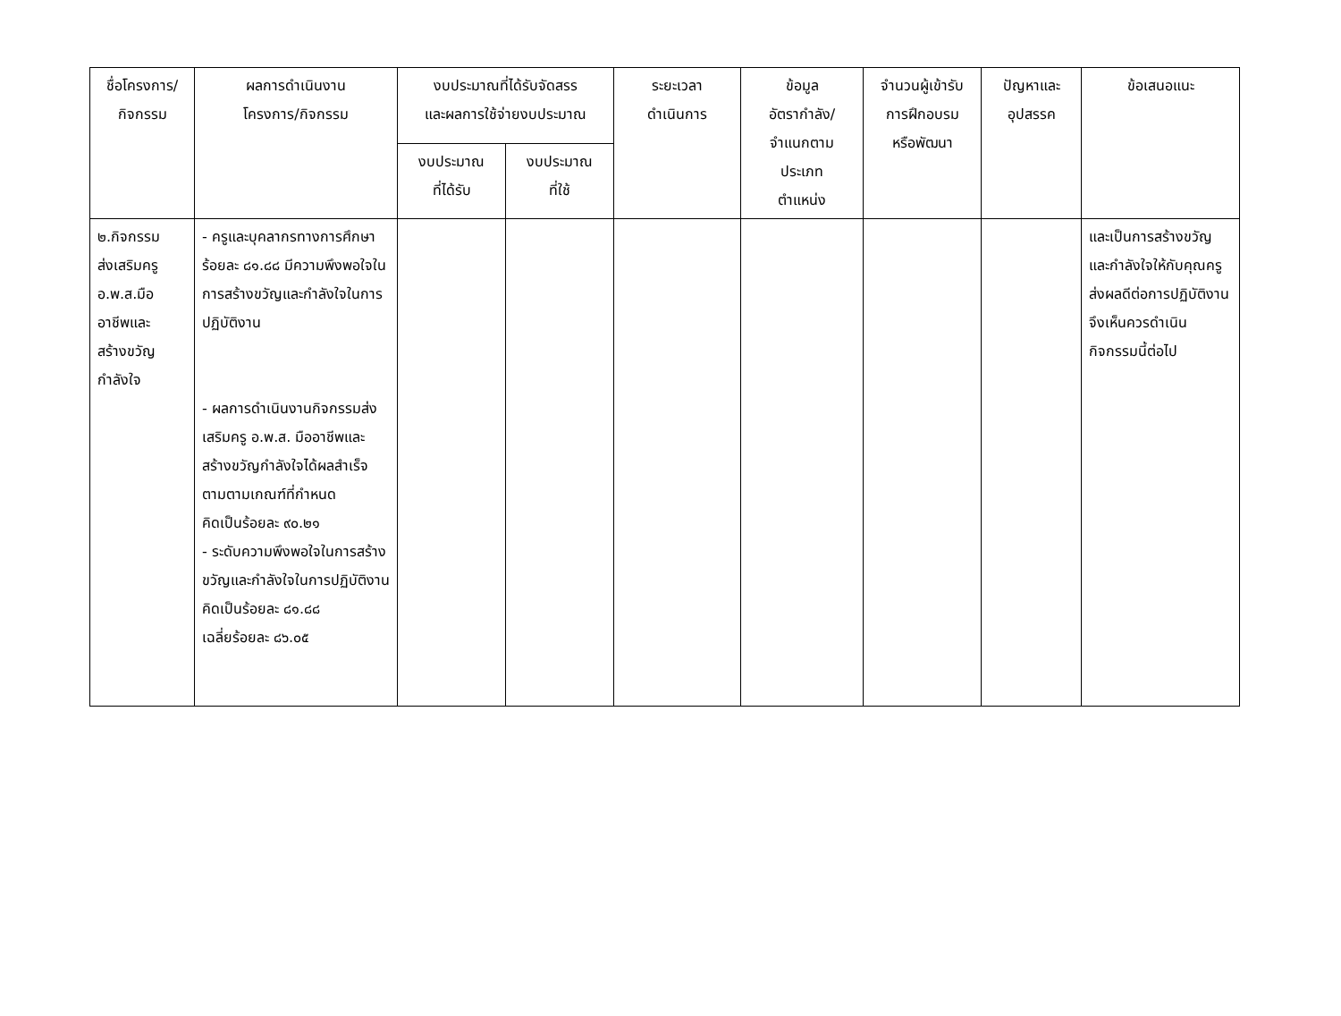| ชื่อโครงการ/ กิจกรรม | ผลการดำเนินงาน โครงการ/กิจกรรม | งบประมาณที่ได้รับจัดสรร และผลการใช้จ่ายงบประมาณ | | ระยะเวลา ดำเนินการ | ข้อมูล อัตรากำลัง/ จำแนกตาม ประเภท ตำแหน่ง | จำนวนผู้เข้ารับ การฝึกอบรม หรือพัฒนา | ปัญหาและ อุปสรรค | ข้อเสนอแนะ |
| --- | --- | --- | --- | --- | --- | --- | --- | --- |
| | | งบประมาณ ที่ได้รับ | งบประมาณ ที่ใช้ | | | | | |
| ๒.กิจกรรม ส่งเสริมครู อ.พ.ส.มือ อาชีพและ สร้างขวัญ กำลังใจ | - ครูและบุคลากรทางการศึกษา ร้อยละ ๘๑.๘๘ มีความพึงพอใจในการสร้างขวัญและกำลังใจในการปฏิบัติงาน - ผลการดำเนินงานกิจกรรมส่งเสริมครู อ.พ.ส. มืออาชีพและสร้างขวัญกำลังใจได้ผลสำเร็จตามตามเกณฑ์ที่กำหนด คิดเป็นร้อยละ ๙๐.๒๑ - ระดับความพึงพอใจในการสร้างขวัญและกำลังใจในการปฏิบัติงาน คิดเป็นร้อยละ ๘๑.๘๘ เฉลี่ยร้อยละ ๘๖.๐๕ | | | | | | | และเป็นการสร้างขวัญและกำลังใจให้กับคุณครูส่งผลดีต่อการปฏิบัติงาน จึงเห็นควรดำเนินกิจกรรมนี้ต่อไป |